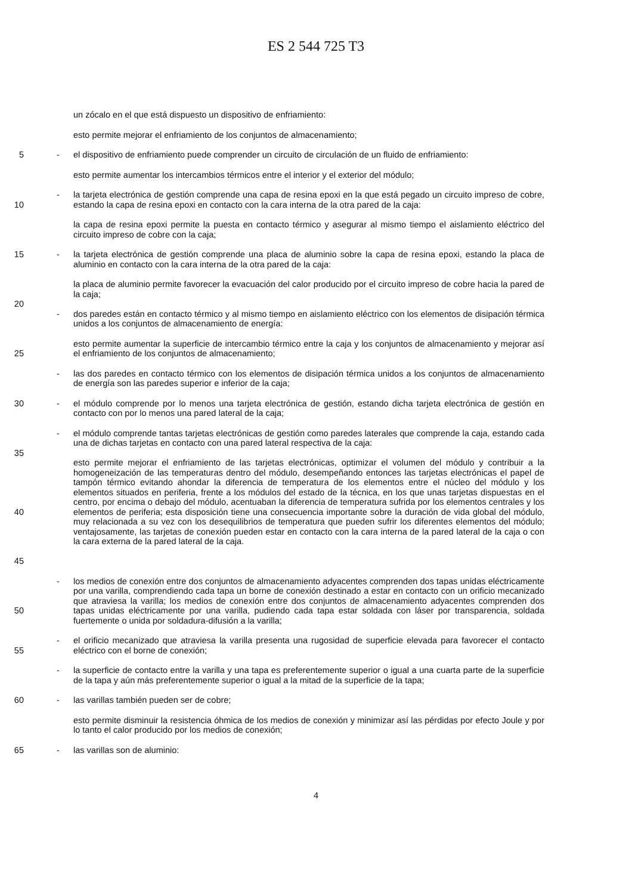ES 2 544 725 T3
un zócalo en el que está dispuesto un dispositivo de enfriamiento:
esto permite mejorar el enfriamiento de los conjuntos de almacenamiento;
5 - el dispositivo de enfriamiento puede comprender un circuito de circulación de un fluido de enfriamiento:
esto permite aumentar los intercambios térmicos entre el interior y el exterior del módulo;
10 - la tarjeta electrónica de gestión comprende una capa de resina epoxi en la que está pegado un circuito impreso de cobre, estando la capa de resina epoxi en contacto con la cara interna de la otra pared de la caja:
la capa de resina epoxi permite la puesta en contacto térmico y asegurar al mismo tiempo el aislamiento eléctrico del circuito impreso de cobre con la caja;
15 - la tarjeta electrónica de gestión comprende una placa de aluminio sobre la capa de resina epoxi, estando la placa de aluminio en contacto con la cara interna de la otra pared de la caja:
la placa de aluminio permite favorecer la evacuación del calor producido por el circuito impreso de cobre hacia la pared de la caja;
20
- dos paredes están en contacto térmico y al mismo tiempo en aislamiento eléctrico con los elementos de disipación térmica unidos a los conjuntos de almacenamiento de energía:
25 esto permite aumentar la superficie de intercambio térmico entre la caja y los conjuntos de almacenamiento y mejorar así el enfriamiento de los conjuntos de almacenamiento;
- las dos paredes en contacto térmico con los elementos de disipación térmica unidos a los conjuntos de almacenamiento de energía son las paredes superior e inferior de la caja;
30 - el módulo comprende por lo menos una tarjeta electrónica de gestión, estando dicha tarjeta electrónica de gestión en contacto con por lo menos una pared lateral de la caja;
- el módulo comprende tantas tarjetas electrónicas de gestión como paredes laterales que comprende la caja, estando cada una de dichas tarjetas en contacto con una pared lateral respectiva de la caja:
35
40
45
esto permite mejorar el enfriamiento de las tarjetas electrónicas, optimizar el volumen del módulo y contribuir a la homogeneización de las temperaturas dentro del módulo, desempeñando entonces las tarjetas electrónicas el papel de tampón térmico evitando ahondar la diferencia de temperatura de los elementos entre el núcleo del módulo y los elementos situados en periferia, frente a los módulos del estado de la técnica, en los que unas tarjetas dispuestas en el centro, por encima o debajo del módulo, acentuaban la diferencia de temperatura sufrida por los elementos centrales y los elementos de periferia; esta disposición tiene una consecuencia importante sobre la duración de vida global del módulo, muy relacionada a su vez con los desequilibrios de temperatura que pueden sufrir los diferentes elementos del módulo; ventajosamente, las tarjetas de conexión pueden estar en contacto con la cara interna de la pared lateral de la caja o con la cara externa de la pared lateral de la caja.
50 - los medios de conexión entre dos conjuntos de almacenamiento adyacentes comprenden dos tapas unidas eléctricamente por una varilla, comprendiendo cada tapa un borne de conexión destinado a estar en contacto con un orificio mecanizado que atraviesa la varilla; los medios de conexión entre dos conjuntos de almacenamiento adyacentes comprenden dos tapas unidas eléctricamente por una varilla, pudiendo cada tapa estar soldada con láser por transparencia, soldada fuertemente o unida por soldadura-difusión a la varilla;
55 - el orificio mecanizado que atraviesa la varilla presenta una rugosidad de superficie elevada para favorecer el contacto eléctrico con el borne de conexión;
- la superficie de contacto entre la varilla y una tapa es preferentemente superior o igual a una cuarta parte de la superficie de la tapa y aún más preferentemente superior o igual a la mitad de la superficie de la tapa;
60 - las varillas también pueden ser de cobre;
esto permite disminuir la resistencia óhmica de los medios de conexión y minimizar así las pérdidas por efecto Joule y por lo tanto el calor producido por los medios de conexión;
65 - las varillas son de aluminio:
4